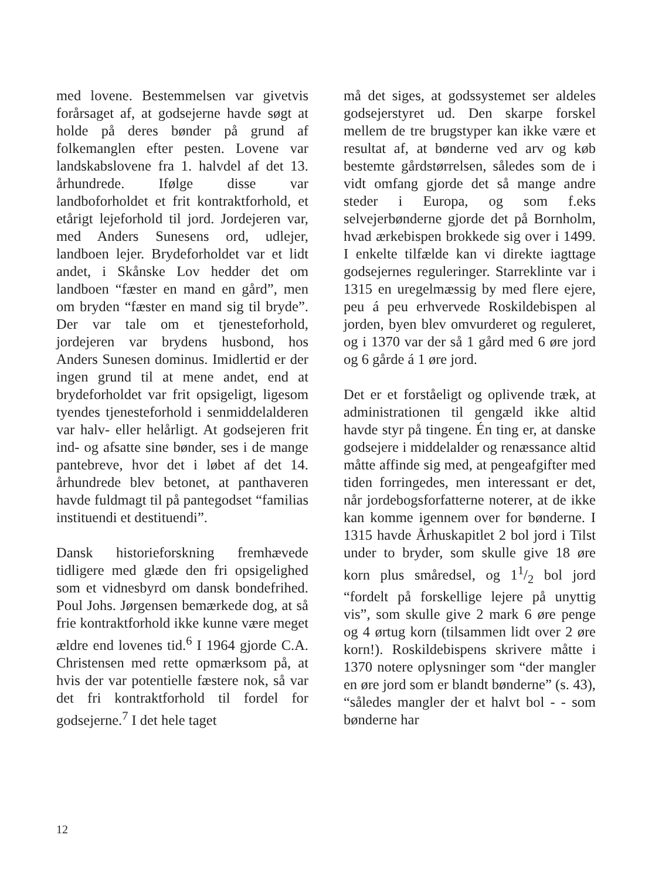med lovene. Bestemmelsen var givetvis forårsaget af, at godsejerne havde søgt at holde på deres bønder på grund af folkemanglen efter pesten. Lovene var landskabslovene fra 1. halvdel af det 13. århundrede. Ifølge disse var landboforholdet et frit kontraktforhold, et etårigt lejeforhold til jord. Jordejeren var, med Anders Sunesens ord, udlejer, landboen lejer. Brydeforholdet var et lidt andet, i Skånske Lov hedder det om landboen “fæster en mand en gård”, men om bryden “fæster en mand sig til bryde”. Der var tale om et tjenesteforhold, jordejeren var brydens husbond, hos Anders Sunesen dominus. Imidlertid er der ingen grund til at mene andet, end at brydeforholdet var frit opsigeligt, ligesom tyendes tjenesteforhold i senmiddelalderen var halv- eller helårligt. At godsejeren frit ind- og afsatte sine bønder, ses i de mange pantebreve, hvor det i løbet af det 14. århundrede blev betonet, at panthaveren havde fuldmagt til på pantegodset “familias instituendi et destituendi”.
Dansk historieforskning fremhævede tidligere med glæde den fri opsigelighed som et vidnesbyrd om dansk bondefrihed. Poul Johs. Jørgensen bemærkede dog, at så frie kontraktforhold ikke kunne være meget ældre end lovenes tid.<sup>6</sup> I 1964 gjorde C.A. Christensen med rette opmærksom på, at hvis der var potentielle fæstere nok, så var det fri kontraktforhold til fordel for godsejerne.<sup>7</sup> I det hele taget
må det siges, at godssystemet ser aldeles godsejerstyret ud. Den skarpe forskel mellem de tre brugstyper kan ikke være et resultat af, at bønderne ved arv og køb bestemte gårdstørrelsen, således som de i vidt omfang gjorde det så mange andre steder i Europa, og som f.eks selvejerbønderne gjorde det på Bornholm, hvad ærkebispen brokkede sig over i 1499. I enkelte tilfælde kan vi direkte iagttage godsejernes reguleringer. Starreklinte var i 1315 en uregelmæssig by med flere ejere, peu á peu erhvervede Roskildebispen al jorden, byen blev omvurderet og reguleret, og i 1370 var der så 1 gård med 6 øre jord og 6 gårde á 1 øre jord.
Det er et forståeligt og oplivende træk, at administrationen til gengæld ikke altid havde styr på tingene. Én ting er, at danske godsejere i middelalder og renæssance altid måtte affinde sig med, at pengeafgifter med tiden forringedes, men interessant er det, når jordebogsforfatterne noterer, at de ikke kan komme igennem over for bønderne. I 1315 havde Århuskapitlet 2 bol jord i Tilst under to bryder, som skulle give 18 øre korn plus småredsel, og 11/2 bol jord “fordelt på forskellige lejere på unyttig vis”, som skulle give 2 mark 6 øre penge og 4 ørtug korn (tilsammen lidt over 2 øre korn!). Roskildebispens skrivere måtte i 1370 notere oplysninger som “der mangler en øre jord som er blandt bønderne” (s. 43), “således mangler der et halvt bol - - som bønderne har
12